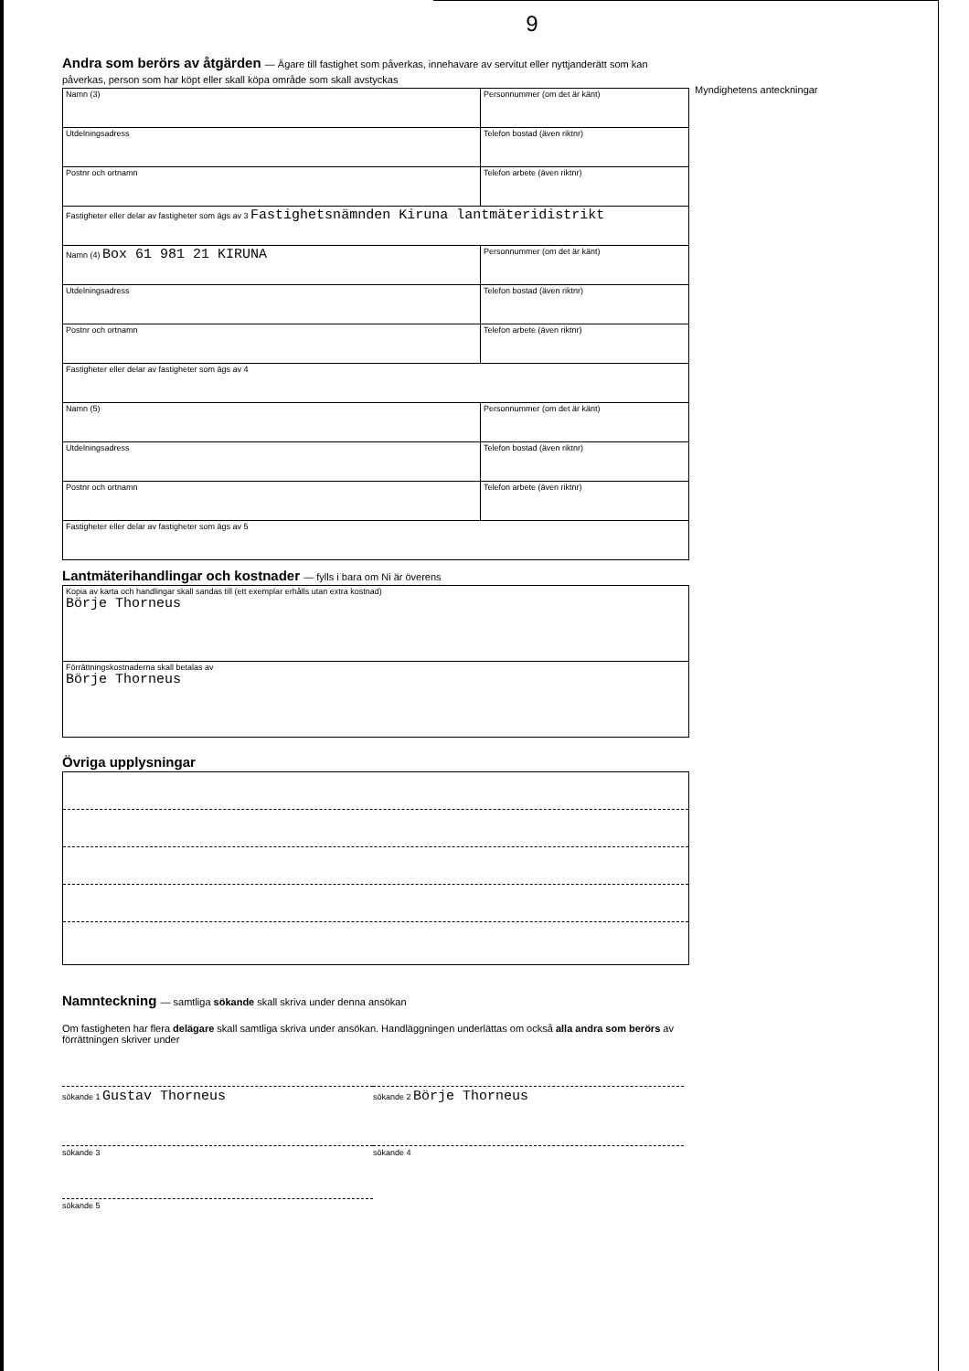9
Myndighetens anteckningar
Andra som berörs av åtgärden — Ägare till fastighet som påverkas, innehavare av servitut eller nyttjanderätt som kan påverkas, person som har köpt eller skall köpa område som skall avstyckas
| Namn (3) | Personnummer (om det är känt) |
| Utdelningsadress | Telefon bostad (även riktnr) |
| Postnr och ortnamn | Telefon arbete (även riktnr) |
| Fastigheter eller delar av fastigheter som ägs av 3 Fastighetsnämnden Kiruna lantmäteridistrikt | |
| Namn (4) Box 61 981 21 KIRUNA | Personnummer (om det är känt) |
| Utdelningsadress | Telefon bostad (även riktnr) |
| Postnr och ortnamn | Telefon arbete (även riktnr) |
| Fastigheter eller delar av fastigheter som ägs av 4 | |
| Namn (5) | Personnummer (om det är känt) |
| Utdelningsadress | Telefon bostad (även riktnr) |
| Postnr och ortnamn | Telefon arbete (även riktnr) |
| Fastigheter eller delar av fastigheter som ägs av 5 | |
Lantmäterihandlingar och kostnader — fylls i bara om Ni är överens
| Kopia av karta och handlingar skall sandas till (ett exemplar erhålls utan extra kostnad) Börje Thorneus |
| Förrättningskostnaderna skall betalas av Börje Thorneus |
Övriga upplysningar
Namnteckning — samtliga sökande skall skriva under denna ansökan
Om fastigheten har flera delägare skall samtliga skriva under ansökan. Handläggningen underlättas om också alla andra som berörs av förrättningen skriver under
sökande 1 Gustav Thorneus
sökande 2 Börje Thorneus
sökande 3 sökande 4
sökande 5